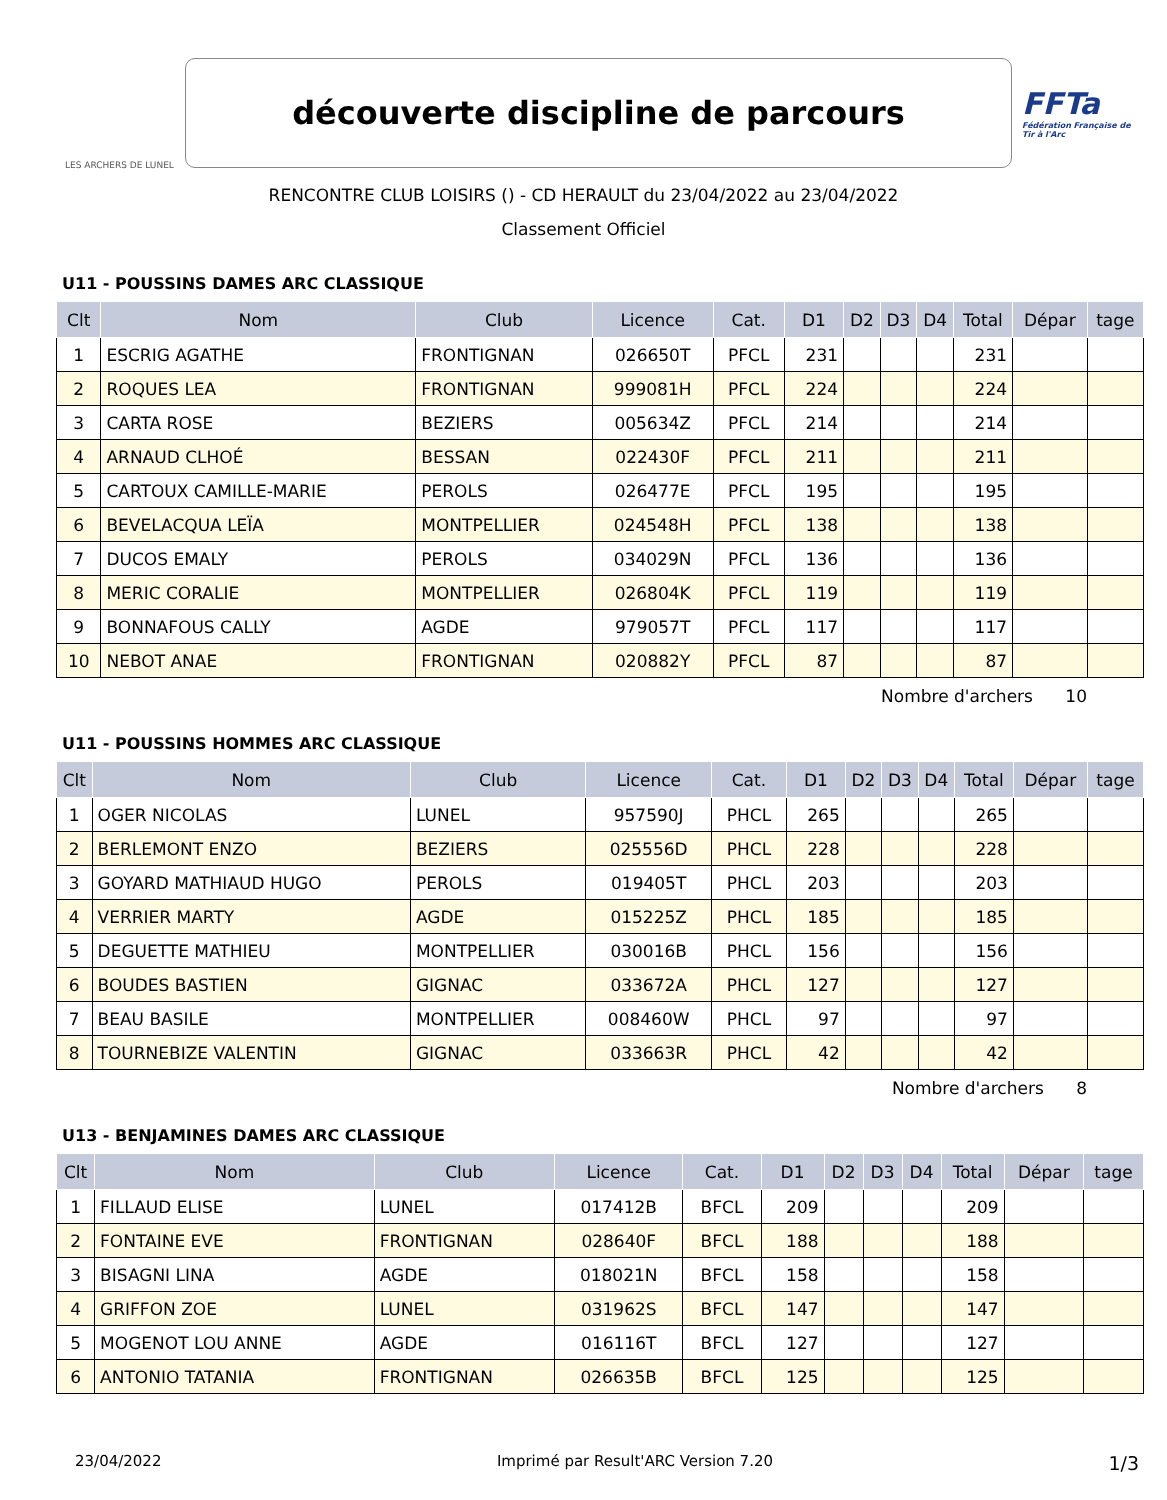LES ARCHERS DE LUNEL
découverte discipline de parcours
FFTa
Fédération Française de Tir à l'Arc
RENCONTRE CLUB LOISIRS () - CD HERAULT du 23/04/2022 au 23/04/2022
Classement Officiel
U11 - POUSSINS DAMES ARC CLASSIQUE
| Clt | Nom | Club | Licence | Cat. | D1 | D2 | D3 | D4 | Total | Dépar | tage |
| --- | --- | --- | --- | --- | --- | --- | --- | --- | --- | --- | --- |
| 1 | ESCRIG AGATHE | FRONTIGNAN | 026650T | PFCL | 231 | | | | 231 | | |
| 2 | ROQUES LEA | FRONTIGNAN | 999081H | PFCL | 224 | | | | 224 | | |
| 3 | CARTA ROSE | BEZIERS | 005634Z | PFCL | 214 | | | | 214 | | |
| 4 | ARNAUD CLHOÉ | BESSAN | 022430F | PFCL | 211 | | | | 211 | | |
| 5 | CARTOUX CAMILLE-MARIE | PEROLS | 026477E | PFCL | 195 | | | | 195 | | |
| 6 | BEVELACQUA LEÏA | MONTPELLIER | 024548H | PFCL | 138 | | | | 138 | | |
| 7 | DUCOS EMALY | PEROLS | 034029N | PFCL | 136 | | | | 136 | | |
| 8 | MERIC CORALIE | MONTPELLIER | 026804K | PFCL | 119 | | | | 119 | | |
| 9 | BONNAFOUS CALLY | AGDE | 979057T | PFCL | 117 | | | | 117 | | |
| 10 | NEBOT ANAE | FRONTIGNAN | 020882Y | PFCL | 87 | | | | 87 | | |
Nombre d'archers 10
U11 - POUSSINS HOMMES ARC CLASSIQUE
| Clt | Nom | Club | Licence | Cat. | D1 | D2 | D3 | D4 | Total | Dépar | tage |
| --- | --- | --- | --- | --- | --- | --- | --- | --- | --- | --- | --- |
| 1 | OGER NICOLAS | LUNEL | 957590J | PHCL | 265 | | | | 265 | | |
| 2 | BERLEMONT ENZO | BEZIERS | 025556D | PHCL | 228 | | | | 228 | | |
| 3 | GOYARD MATHIAUD HUGO | PEROLS | 019405T | PHCL | 203 | | | | 203 | | |
| 4 | VERRIER MARTY | AGDE | 015225Z | PHCL | 185 | | | | 185 | | |
| 5 | DEGUETTE MATHIEU | MONTPELLIER | 030016B | PHCL | 156 | | | | 156 | | |
| 6 | BOUDES BASTIEN | GIGNAC | 033672A | PHCL | 127 | | | | 127 | | |
| 7 | BEAU BASILE | MONTPELLIER | 008460W | PHCL | 97 | | | | 97 | | |
| 8 | TOURNEBIZE VALENTIN | GIGNAC | 033663R | PHCL | 42 | | | | 42 | | |
Nombre d'archers 8
U13 - BENJAMINES DAMES ARC CLASSIQUE
| Clt | Nom | Club | Licence | Cat. | D1 | D2 | D3 | D4 | Total | Dépar | tage |
| --- | --- | --- | --- | --- | --- | --- | --- | --- | --- | --- | --- |
| 1 | FILLAUD ELISE | LUNEL | 017412B | BFCL | 209 | | | | 209 | | |
| 2 | FONTAINE EVE | FRONTIGNAN | 028640F | BFCL | 188 | | | | 188 | | |
| 3 | BISAGNI LINA | AGDE | 018021N | BFCL | 158 | | | | 158 | | |
| 4 | GRIFFON ZOE | LUNEL | 031962S | BFCL | 147 | | | | 147 | | |
| 5 | MOGENOT LOU ANNE | AGDE | 016116T | BFCL | 127 | | | | 127 | | |
| 6 | ANTONIO TATANIA | FRONTIGNAN | 026635B | BFCL | 125 | | | | 125 | | |
23/04/2022 Imprimé par Result'ARC Version 7.20 1/3